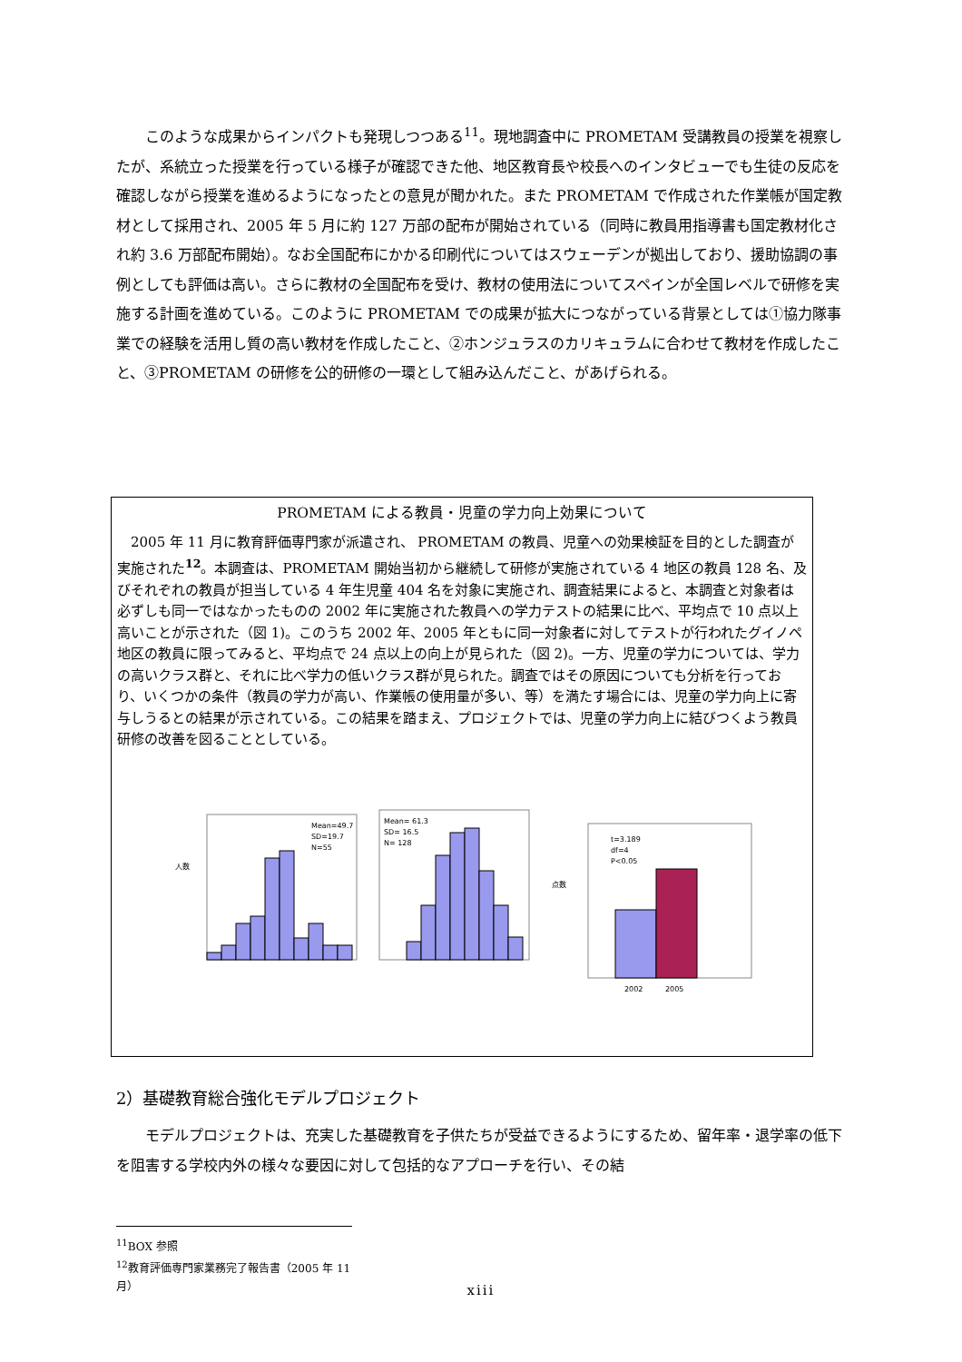このような成果からインパクトも発現しつつある<sup>11</sup>。現地調査中に PROMETAM 受講教員の授業を視察したが、系統立った授業を行っている様子が確認できた他、地区教育長や校長へのインタビューでも生徒の反応を確認しながら授業を進めるようになったとの意見が聞かれた。また PROMETAM で作成された作業帳が国定教材として採用され、2005 年 5 月に約 127 万部の配布が開始されている（同時に教員用指導書も国定教材化され約 3.6 万部配布開始）。なお全国配布にかかる印刷代についてはスウェーデンが拠出しており、援助協調の事例としても評価は高い。さらに教材の全国配布を受け、教材の使用法についてスペインが全国レベルで研修を実施する計画を進めている。このように PROMETAM での成果が拡大につながっている背景としては①協力隊事業での経験を活用し質の高い教材を作成したこと、②ホンジュラスのカリキュラムに合わせて教材を作成したこと、③PROMETAM の研修を公的研修の一環として組み込んだこと、があげられる。
PROMETAM による教員・児童の学力向上効果について
2005 年 11 月に教育評価専門家が派遣され、 PROMETAM の教員、児童への効果検証を目的とした調査が実施された<sup>12</sup>。本調査は、PROMETAM 開始当初から継続して研修が実施されている 4 地区の教員 128 名、及びそれぞれの教員が担当している 4 年生児童 404 名を対象に実施され、調査結果によると、本調査と対象者は必ずしも同一ではなかったものの 2002 年に実施された教員への学力テストの結果に比べ、平均点で 10 点以上高いことが示された（図 1)。このうち 2002 年、2005 年ともに同一対象者に対してテストが行われたグイノペ地区の教員に限ってみると、平均点で 24 点以上の向上が見られた（図 2)。一方、児童の学力については、学力の高いクラス群と、それに比べ学力の低いクラス群が見られた。調査ではその原因についても分析を行っており、いくつかの条件（教員の学力が高い、作業帳の使用量が多い、等）を満たす場合には、児童の学力向上に寄与しうるとの結果が示されている。この結果を踏まえ、プロジェクトでは、児童の学力向上に結びつくよう教員研修の改善を図ることとしている。
人数
Mean=49.7
SD=19.7
N=55
Mean= 61.3
SD= 16.5
N= 128
点数
t=3.189
df=4
P<0.05
2002
2005
2）基礎教育総合強化モデルプロジェクト
モデルプロジェクトは、充実した基礎教育を子供たちが受益できるようにするため、留年率・退学率の低下を阻害する学校内外の様々な要因に対して包括的なアプローチを行い、その結
<sup>11</sup>BOX 参照
<sup>12</sup> 教育評価専門家業務完了報告書（2005 年 11 月）
xiii